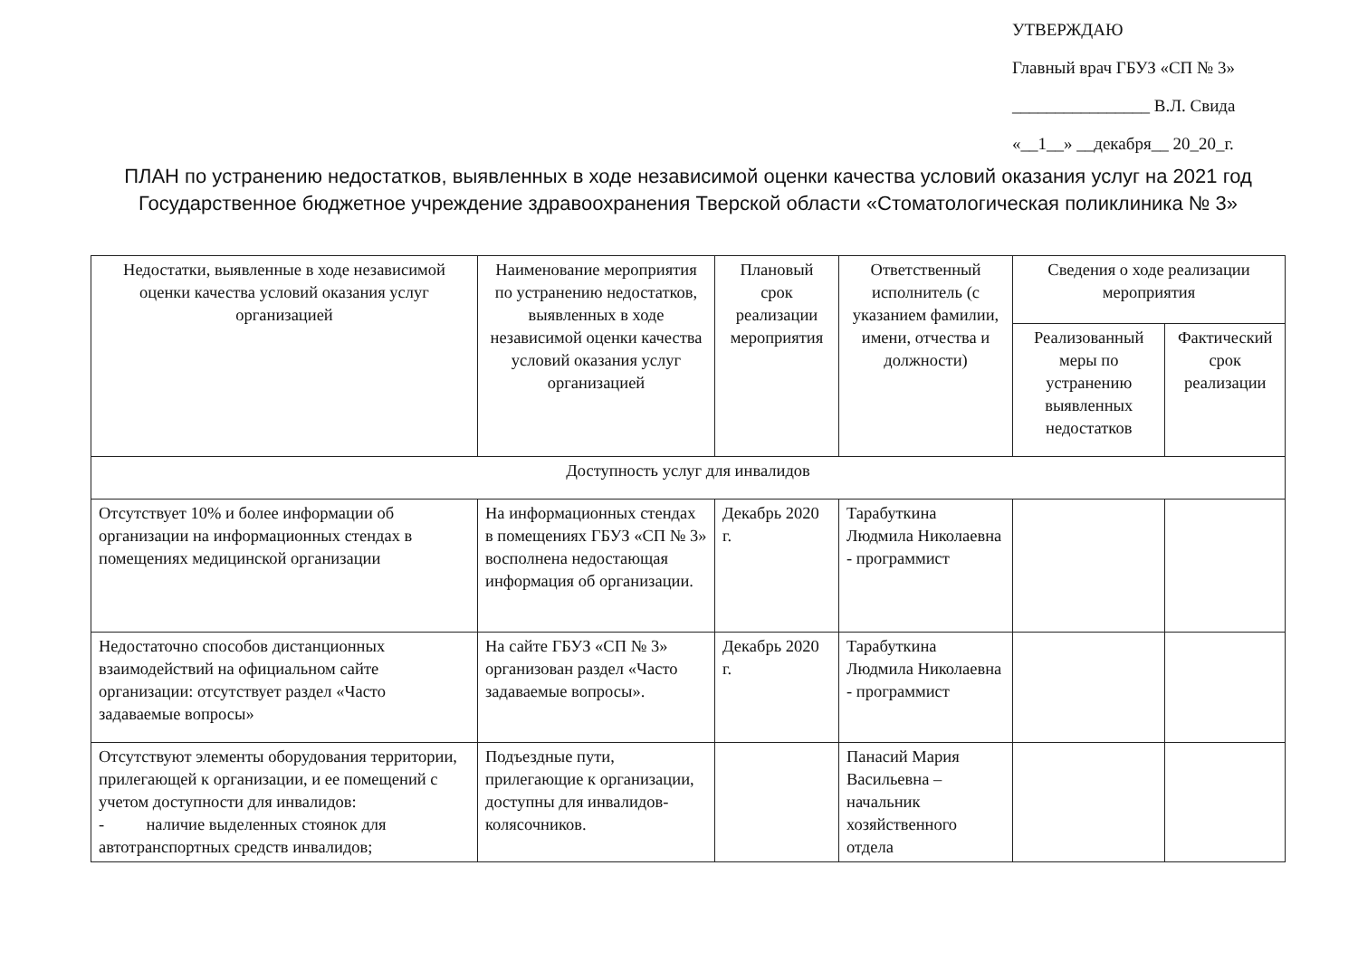УТВЕРЖДАЮ
Главный врач ГБУЗ «СП № 3»
________________ В.Л. Свида
«__1__» __декабря__ 20_20_г.
ПЛАН по устранению недостатков, выявленных в ходе независимой оценки качества условий оказания услуг на 2021 год
Государственное бюджетное учреждение здравоохранения Тверской области «Стоматологическая поликлиника № 3»
| Недостатки, выявленные в ходе независимой оценки качества условий оказания услуг организацией | Наименование мероприятия по устранению недостатков, выявленных в ходе независимой оценки качества условий оказания услуг организацией | Плановый срок реализации мероприятия | Ответственный исполнитель (с указанием фамилии, имени, отчества и должности) | Сведения о ходе реализации мероприятия | |
| --- | --- | --- | --- | --- | --- |
| | | | | Реализованный меры по устранению выявленных недостатков | Фактический срок реализации |
| Доступность услуг для инвалидов | | | | | |
| Отсутствует 10% и более информации об организации на информационных стендах в помещениях медицинской организации | На информационных стендах в помещениях ГБУЗ «СП № 3» восполнена недостающая информация об организации. | Декабрь 2020 г. | Тарабуткина Людмила Николаевна - программист | | |
| Недостаточно способов дистанционных взаимодействий на официальном сайте организации: отсутствует раздел «Часто задаваемые вопросы» | На сайте ГБУЗ «СП № 3» организован раздел «Часто задаваемые вопросы». | Декабрь 2020 г. | Тарабуткина Людмила Николаевна - программист | | |
| Отсутствуют элементы оборудования территории, прилегающей к организации, и ее помещений с учетом доступности для инвалидов: - наличие выделенных стоянок для автотранспортных средств инвалидов; | Подъездные пути, прилегающие к организации, доступны для инвалидов-колясочников. | | Панасий Мария Васильевна – начальник хозяйственного отдела | | |